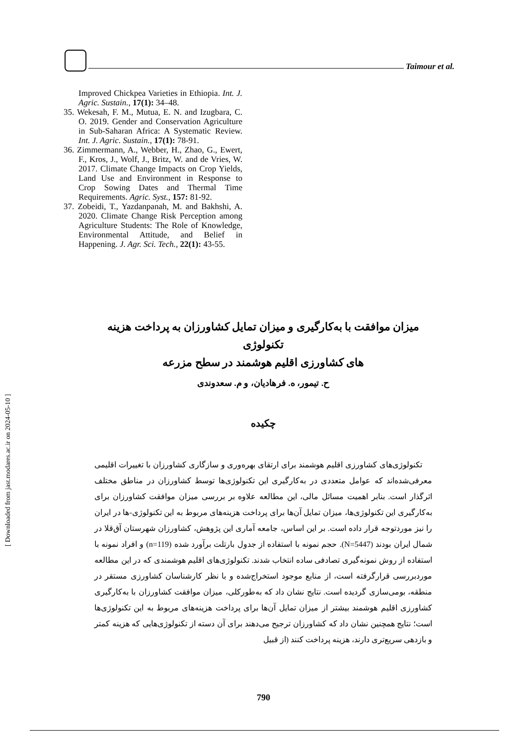Taimour et al.
Improved Chickpea Varieties in Ethiopia. Int. J. Agric. Sustain., 17(1): 34–48.
35. Wekesah, F. M., Mutua, E. N. and Izugbara, C. O. 2019. Gender and Conservation Agriculture in Sub-Saharan Africa: A Systematic Review. Int. J. Agric. Sustain., 17(1): 78-91.
36. Zimmermann, A., Webber, H., Zhao, G., Ewert, F., Kros, J., Wolf, J., Britz, W. and de Vries, W. 2017. Climate Change Impacts on Crop Yields, Land Use and Environment in Response to Crop Sowing Dates and Thermal Time Requirements. Agric. Syst., 157: 81-92.
37. Zobeidi, T., Yazdanpanah, M. and Bakhshi, A. 2020. Climate Change Risk Perception among Agriculture Students: The Role of Knowledge, Environmental Attitude, and Belief in Happening. J. Agr. Sci. Tech., 22(1): 43-55.
میزان موافقت با به‌کارگیری و میزان تمایل کشاورزان به پرداخت هزینه تکنولوژی
های کشاورزی اقلیم هوشمند در سطح مزرعه
ح. تیمور، ه. فرهادیان، و م. سعدوندی
چکیده
تکنولوژی‌های کشاورزی اقلیم هوشمند برای ارتقای بهره‌وری و سازگاری کشاورزان با تغییرات اقلیمی معرفی‌شده‌اند که عوامل متعددی در به‌کارگیری این تکنولوژی‌ها توسط کشاورزان در مناطق مختلف اثرگذار است. بنابر اهمیت مسائل مالی، این مطالعه علاوه بر بررسی میزان موافقت کشاورزان برای به‌کارگیری این تکنولوژی‌ها، میزان تمایل آن‌ها برای پرداخت هزینه‌های مربوط به این تکنولوژی-ها در ایران را نیز موردتوجه قرار داده است. بر این اساس، جامعه آماری این پژوهش، کشاورزان شهرستان آق‌قلا در شمال ایران بودند (N=5447). حجم نمونه با استفاده از جدول بارتلت برآورد شده (n=119) و افراد نمونه با استفاده از روش نمونه‌گیری تصادفی ساده انتخاب شدند. تکنولوژی‌های اقلیم هوشمندی که در این مطالعه موردبررسی قرارگرفته است، از منابع موجود استخراج‌شده و با نظر کارشناسان کشاورزی مستقر در منطقه، بومی‌سازی گردیده است. نتایج نشان داد که به‌طورکلی، میزان موافقت کشاورزان با به‌کارگیری کشاورزی اقلیم هوشمند بیشتر از میزان تمایل آن‌ها برای پرداخت هزینه‌های مربوط به این تکنولوژی‌ها است؛ نتایج همچنین نشان داد که کشاورزان ترجیح می‌دهند برای آن دسته از تکنولوژی‌هایی که هزینه کمتر و بازدهی سریع‌تری دارند، هزینه پرداخت کنند (از قبیل
790
[ Downloaded from jast.modares.ac.ir on 2024-05-10 ]